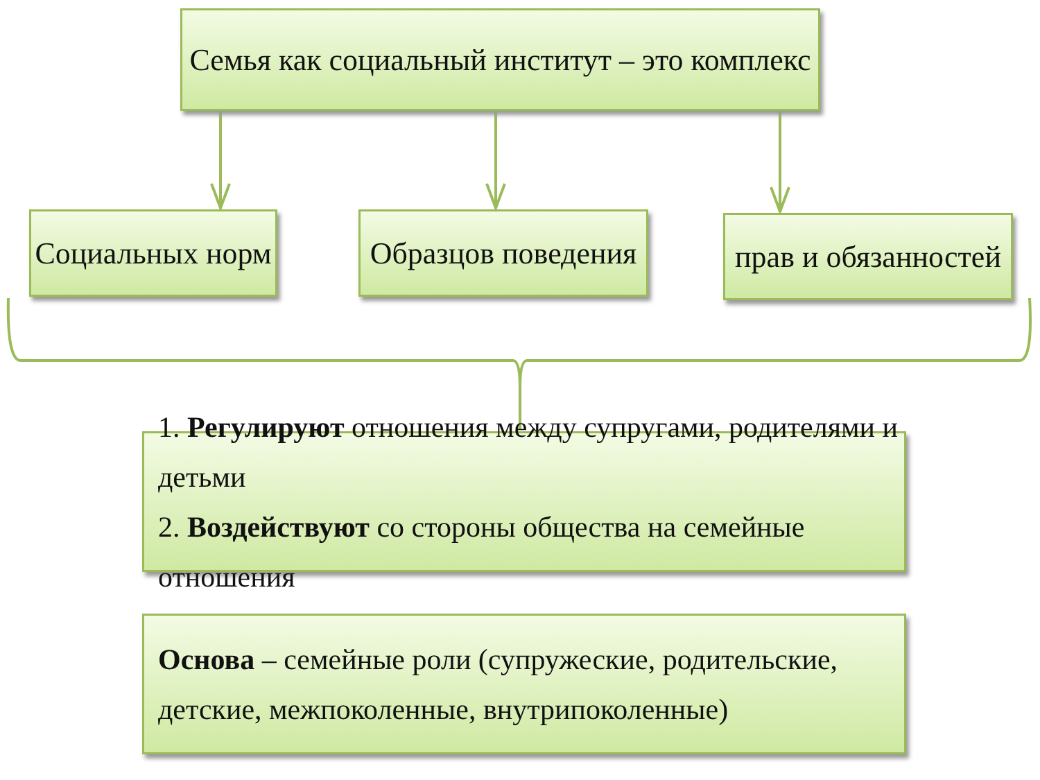Семья как социальный институт – это комплекс
Социальных норм
Образцов поведения
прав и обязанностей
1. Регулируют отношения между супругами, родителями и детьми
2. Воздействуют со стороны общества на семейные отношения
Основа – семейные роли (супружеские, родительские, детские, межпоколенные, внутрипоколенные)